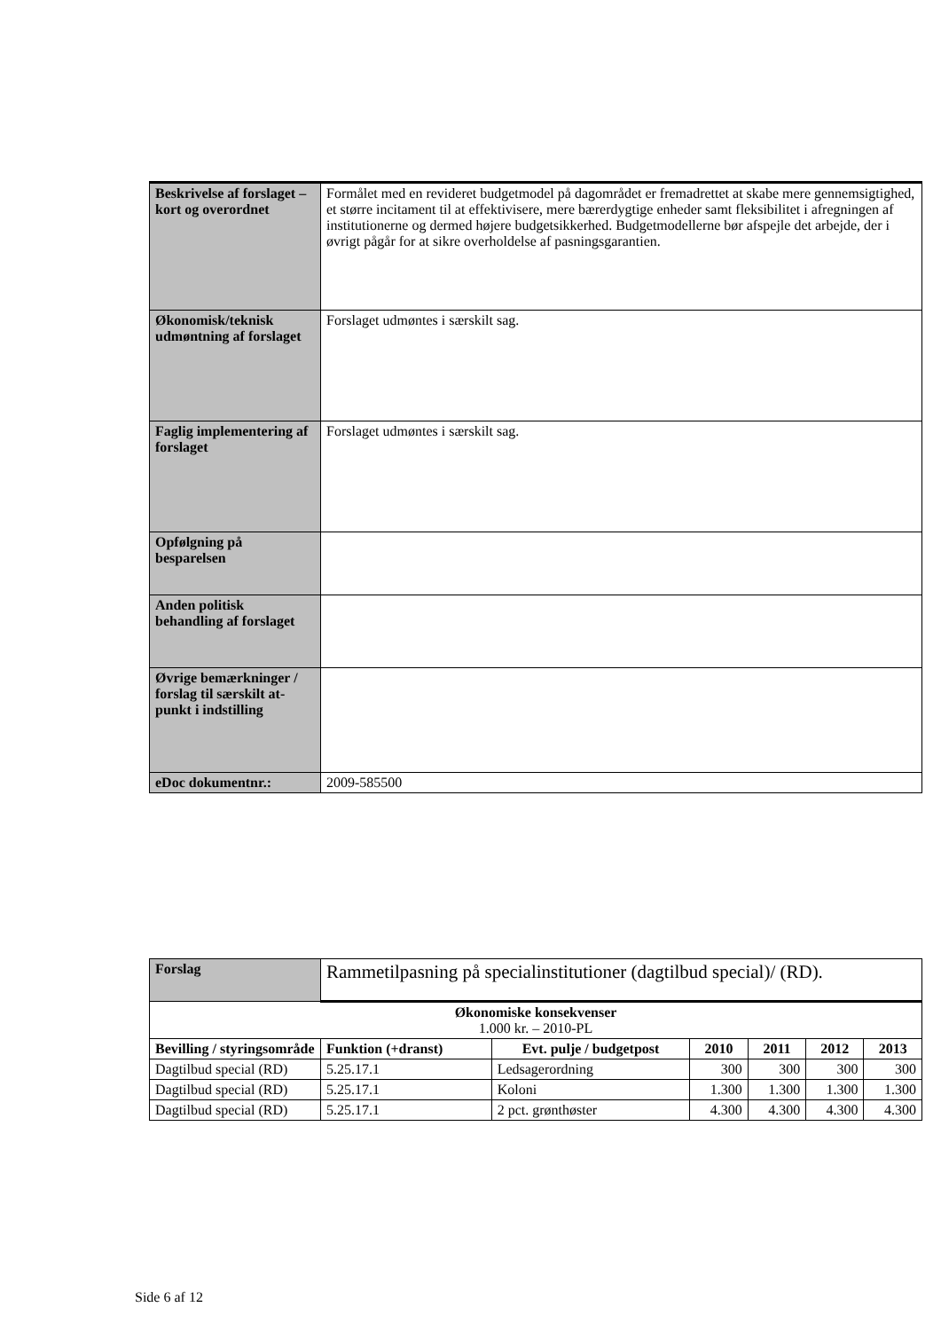| Beskrivelse af forslaget – kort og overordnet | Formålet med en revideret budgetmodel på dagområdet er fremadrettet at skabe mere gennemsigtighed, et større incitament til at effektivisere, mere bærerdygtige enheder samt fleksibilitet i afregningen af institutionerne og dermed højere budgetsikkerhed. Budgetmodellerne bør afspejle det arbejde, der i øvrigt pågår for at sikre overholdelse af pasningsgarantien. |
| Økonomisk/teknisk udmøntning af forslaget | Forslaget udmøntes i særskilt sag. |
| Faglig implementering af forslaget | Forslaget udmøntes i særskilt sag. |
| Opfølgning på besparelsen | |
| Anden politisk behandling af forslaget | |
| Øvrige bemærkninger / forslag til særskilt at-punkt i indstilling | |
| eDoc dokumentnr.: | 2009-585500 |
| Forslag | Rammetilpasning på specialinstitutioner (dagtilbud special)/ (RD). | | | | | |
| Økonomiske konsekvenser 1.000 kr. – 2010-PL | | | | | | |
| Bevilling / styringsområde | Funktion (+dranst) | Evt. pulje / budgetpost | 2010 | 2011 | 2012 | 2013 |
| Dagtilbud special (RD) | 5.25.17.1 | Ledsagerordning | 300 | 300 | 300 | 300 |
| Dagtilbud special (RD) | 5.25.17.1 | Koloni | 1.300 | 1.300 | 1.300 | 1.300 |
| Dagtilbud special (RD) | 5.25.17.1 | 2 pct. grønthøster | 4.300 | 4.300 | 4.300 | 4.300 |
Side 6 af 12